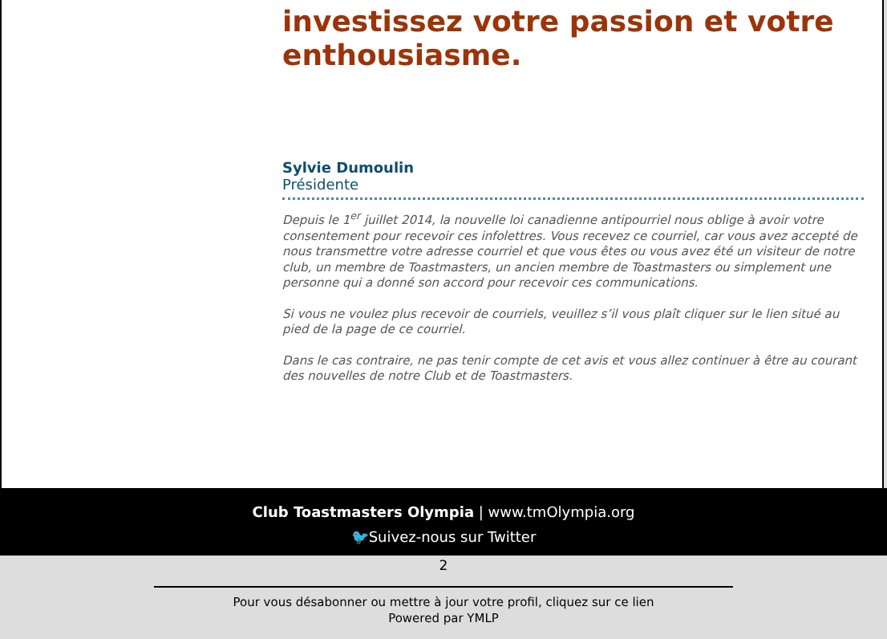investissez votre passion et votre enthousiasme.
Sylvie Dumoulin
Présidente
Depuis le 1<sup>er</sup> juillet 2014, la nouvelle loi canadienne antipourriel nous oblige à avoir votre consentement pour recevoir ces infolettres. Vous recevez ce courriel, car vous avez accepté de nous transmettre votre adresse courriel et que vous êtes ou vous avez été un visiteur de notre club, un membre de Toastmasters, un ancien membre de Toastmasters ou simplement une personne qui a donné son accord pour recevoir ces communications.
Si vous ne voulez plus recevoir de courriels, veuillez s’il vous plaît cliquer sur le lien situé au pied de la page de ce courriel.
Dans le cas contraire, ne pas tenir compte de cet avis et vous allez continuer à être au courant des nouvelles de notre Club et de Toastmasters.
Club Toastmasters Olympia | www.tmOlympia.org
🐦Suivez-nous sur Twitter
2
Pour vous désabonner ou mettre à jour votre profil, cliquez sur ce lien
Powered par YMLP